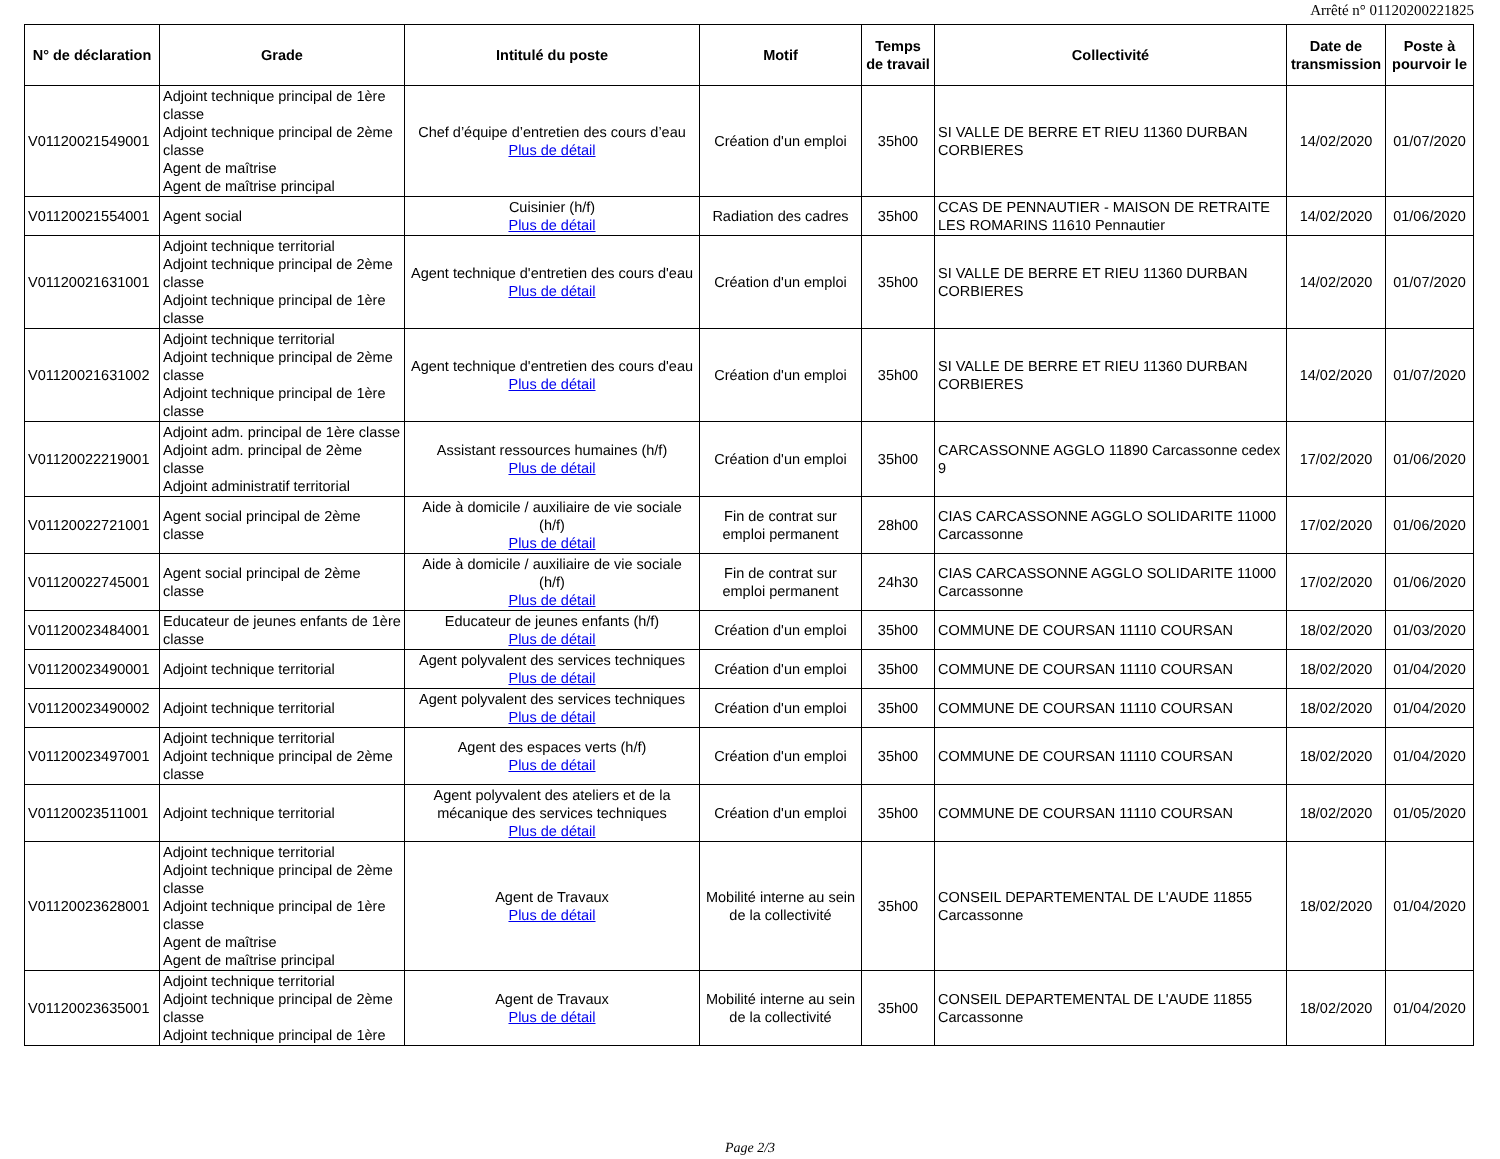Arrêté n° 01120200221825
| N° de déclaration | Grade | Intitulé du poste | Motif | Temps de travail | Collectivité | Date de transmission | Poste à pourvoir le |
| --- | --- | --- | --- | --- | --- | --- | --- |
| V01120021549001 | Adjoint technique principal de 1ère classe Adjoint technique principal de 2ème classe Agent de maîtrise Agent de maîtrise principal | Chef d’équipe d’entretien des cours d’eau Plus de détail | Création d'un emploi | 35h00 | SI VALLE DE BERRE ET RIEU 11360 DURBAN CORBIERES | 14/02/2020 | 01/07/2020 |
| V01120021554001 | Agent social | Cuisinier (h/f) Plus de détail | Radiation des cadres | 35h00 | CCAS DE PENNAUTIER - MAISON DE RETRAITE LES ROMARINS 11610 Pennautier | 14/02/2020 | 01/06/2020 |
| V01120021631001 | Adjoint technique territorial Adjoint technique principal de 2ème classe Adjoint technique principal de 1ère classe | Agent technique d'entretien des cours d'eau Plus de détail | Création d'un emploi | 35h00 | SI VALLE DE BERRE ET RIEU 11360 DURBAN CORBIERES | 14/02/2020 | 01/07/2020 |
| V01120021631002 | Adjoint technique territorial Adjoint technique principal de 2ème classe Adjoint technique principal de 1ère classe | Agent technique d'entretien des cours d'eau Plus de détail | Création d'un emploi | 35h00 | SI VALLE DE BERRE ET RIEU 11360 DURBAN CORBIERES | 14/02/2020 | 01/07/2020 |
| V01120022219001 | Adjoint adm. principal de 1ère classe Adjoint adm. principal de 2ème classe Adjoint administratif territorial | Assistant ressources humaines (h/f) Plus de détail | Création d'un emploi | 35h00 | CARCASSONNE AGGLO 11890 Carcassonne cedex 9 | 17/02/2020 | 01/06/2020 |
| V01120022721001 | Agent social principal de 2ème classe | Aide à domicile / auxiliaire de vie sociale (h/f) Plus de détail | Fin de contrat sur emploi permanent | 28h00 | CIAS CARCASSONNE AGGLO SOLIDARITE 11000 Carcassonne | 17/02/2020 | 01/06/2020 |
| V01120022745001 | Agent social principal de 2ème classe | Aide à domicile / auxiliaire de vie sociale (h/f) Plus de détail | Fin de contrat sur emploi permanent | 24h30 | CIAS CARCASSONNE AGGLO SOLIDARITE 11000 Carcassonne | 17/02/2020 | 01/06/2020 |
| V01120023484001 | Educateur de jeunes enfants de 1ère classe | Educateur de jeunes enfants (h/f) Plus de détail | Création d'un emploi | 35h00 | COMMUNE DE COURSAN 11110 COURSAN | 18/02/2020 | 01/03/2020 |
| V01120023490001 | Adjoint technique territorial | Agent polyvalent des services techniques Plus de détail | Création d'un emploi | 35h00 | COMMUNE DE COURSAN 11110 COURSAN | 18/02/2020 | 01/04/2020 |
| V01120023490002 | Adjoint technique territorial | Agent polyvalent des services techniques Plus de détail | Création d'un emploi | 35h00 | COMMUNE DE COURSAN 11110 COURSAN | 18/02/2020 | 01/04/2020 |
| V01120023497001 | Adjoint technique territorial Adjoint technique principal de 2ème classe | Agent des espaces verts (h/f) Plus de détail | Création d'un emploi | 35h00 | COMMUNE DE COURSAN 11110 COURSAN | 18/02/2020 | 01/04/2020 |
| V01120023511001 | Adjoint technique territorial | Agent polyvalent des ateliers et de la mécanique des services techniques Plus de détail | Création d'un emploi | 35h00 | COMMUNE DE COURSAN 11110 COURSAN | 18/02/2020 | 01/05/2020 |
| V01120023628001 | Adjoint technique territorial Adjoint technique principal de 2ème classe Adjoint technique principal de 1ère classe Agent de maîtrise Agent de maîtrise principal | Agent de Travaux Plus de détail | Mobilité interne au sein de la collectivité | 35h00 | CONSEIL DEPARTEMENTAL DE L'AUDE 11855 Carcassonne | 18/02/2020 | 01/04/2020 |
| V01120023635001 | Adjoint technique territorial Adjoint technique principal de 2ème classe Adjoint technique principal de 1ère | Agent de Travaux Plus de détail | Mobilité interne au sein de la collectivité | 35h00 | CONSEIL DEPARTEMENTAL DE L'AUDE 11855 Carcassonne | 18/02/2020 | 01/04/2020 |
Page 2/3